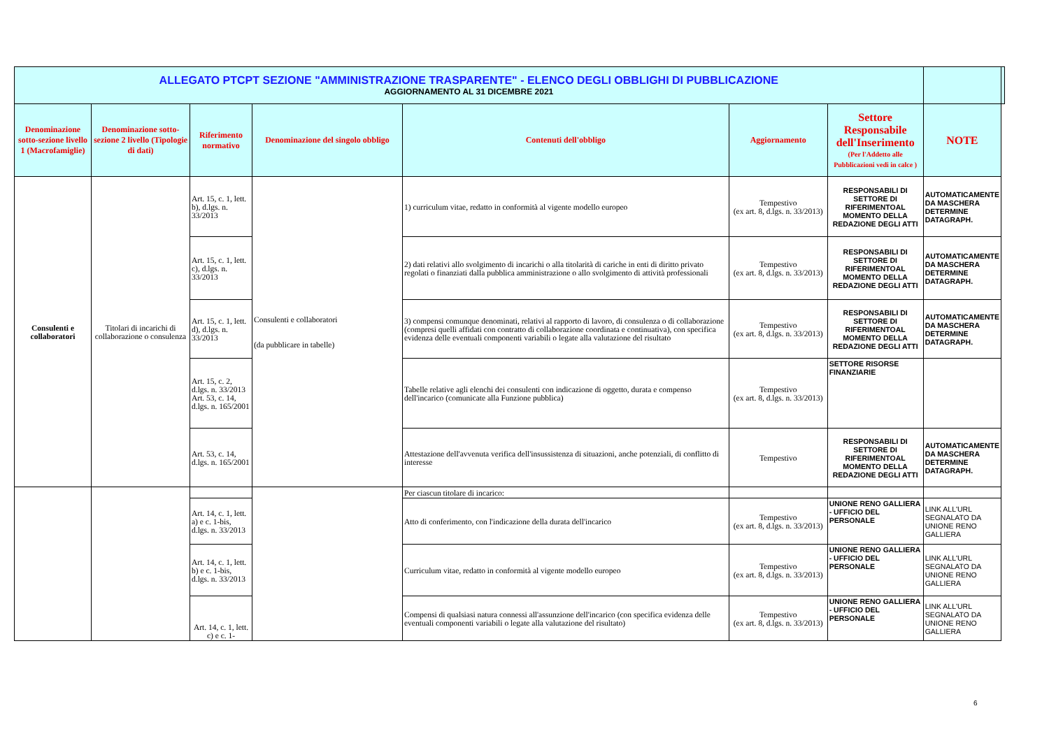| ALLEGATO PTCPT SEZIONE "AMMINISTRAZIONE TRASPARENTE" - ELENCO DEGLI OBBLIGHI DI PUBBLICAZIONE AGGIORNAMENTO AL 31 DICEMBRE 2021 | | | | | | | | |
| Denominazione sotto-sezione livello 1 (Macrofamiglie) | Denominazione sotto-sezione 2 livello (Tipologie di dati) | Riferimento normativo | Denominazione del singolo obbligo | Contenuti dell'obbligo | Aggiornamento | Settore Responsabile dell'Inserimento (Per l'Addetto alle Pubblicazioni vedi in calce ) | NOTE | |
| Consulenti e collaboratori | Titolari di incarichi di collaborazione o consulenza | Art. 15, c. 1, lett. b), d.lgs. n. 33/2013 | Consulenti e collaboratori (da pubblicare in tabelle) | 1) curriculum vitae, redatto in conformità al vigente modello europeo | Tempestivo (ex art. 8, d.lgs. n. 33/2013) | RESPONSABILI DI SETTORE DI RIFERIMENTOAL MOMENTO DELLA REDAZIONE DEGLI ATTI | AUTOMATICAMENTE DA MASCHERA DETERMINE DATAGRAPH. | |
| | | Art. 15, c. 1, lett. c), d.lgs. n. 33/2013 | | 2) dati relativi allo svolgimento di incarichi o alla titolarità di cariche in enti di diritto privato regolati o finanziati dalla pubblica amministrazione o allo svolgimento di attività professionali | Tempestivo (ex art. 8, d.lgs. n. 33/2013) | RESPONSABILI DI SETTORE DI RIFERIMENTOAL MOMENTO DELLA REDAZIONE DEGLI ATTI | AUTOMATICAMENTE DA MASCHERA DETERMINE DATAGRAPH. | |
| | | Art. 15, c. 1, lett. d), d.lgs. n. 33/2013 | | 3) compensi comunque denominati, relativi al rapporto di lavoro, di consulenza o di collaborazione (compresi quelli affidati con contratto di collaborazione coordinata e continuativa), con specifica evidenza delle eventuali componenti variabili o legate alla valutazione del risultato | Tempestivo (ex art. 8, d.lgs. n. 33/2013) | RESPONSABILI DI SETTORE DI RIFERIMENTOAL MOMENTO DELLA REDAZIONE DEGLI ATTI | AUTOMATICAMENTE DA MASCHERA DETERMINE DATAGRAPH. | |
| | | Art. 15, c. 2, d.lgs. n. 33/2013 Art. 53, c. 14, d.lgs. n. 165/2001 | | Tabelle relative agli elenchi dei consulenti con indicazione di oggetto, durata e compenso dell'incarico (comunicate alla Funzione pubblica) | Tempestivo (ex art. 8, d.lgs. n. 33/2013) | SETTORE RISORSE FINANZIARIE | | |
| | | Art. 53, c. 14, d.lgs. n. 165/2001 | | Attestazione dell'avvenuta verifica dell'insussistenza di situazioni, anche potenziali, di conflitto di interesse | Tempestivo | RESPONSABILI DI SETTORE DI RIFERIMENTOAL MOMENTO DELLA REDAZIONE DEGLI ATTI | AUTOMATICAMENTE DA MASCHERA DETERMINE DATAGRAPH. | |
| | | | | Per ciascun titolare di incarico: | | | | |
| | | Art. 14, c. 1, lett. a) e c. 1-bis, d.lgs. n. 33/2013 | | Atto di conferimento, con l'indicazione della durata dell'incarico | Tempestivo (ex art. 8, d.lgs. n. 33/2013) | UNIONE RENO GALLIERA - UFFICIO DEL PERSONALE | LINK ALL'URL SEGNALATO DA UNIONE RENO GALLIERA | |
| | | Art. 14, c. 1, lett. b) e c. 1-bis, d.lgs. n. 33/2013 | | Curriculum vitae, redatto in conformità al vigente modello europeo | Tempestivo (ex art. 8, d.lgs. n. 33/2013) | UNIONE RENO GALLIERA - UFFICIO DEL PERSONALE | LINK ALL'URL SEGNALATO DA UNIONE RENO GALLIERA | |
| | | Art. 14, c. 1, lett. c) e c. 1- | | Compensi di qualsiasi natura connessi all'assunzione dell'incarico (con specifica evidenza delle eventuali componenti variabili o legate alla valutazione del risultato) | Tempestivo (ex art. 8, d.lgs. n. 33/2013) | UNIONE RENO GALLIERA - UFFICIO DEL PERSONALE | LINK ALL'URL SEGNALATO DA UNIONE RENO GALLIERA | |
6